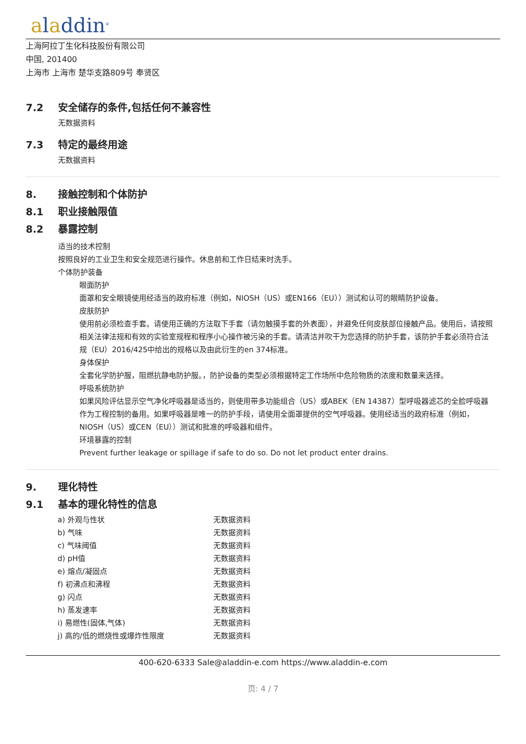aladdin<sup>®</sup>
上海阿拉丁生化科技股份有限公司
中国, 201400
上海市 上海市 楚华支路809号 奉贤区
7.2 安全储存的条件,包括任何不兼容性
无数据资料
7.3 特定的最终用途
无数据资料
8. 接触控制和个体防护
8.1 职业接触限值
8.2 暴露控制
适当的技术控制
按照良好的工业卫生和安全规范进行操作。休息前和工作日结束时洗手。
个体防护装备
眼面防护
面罩和安全眼镜使用经适当的政府标准（例如，NIOSH（US）或EN166（EU））测试和认可的眼睛防护设备。
皮肤防护
使用前必须检查手套。请使用正确的方法取下手套（请勿触摸手套的外表面），并避免任何皮肤部位接触产品。使用后，请按照相关法律法规和有效的实验室规程和程序小心操作被污染的手套。请清洁并吹干为您选择的防护手套，该防护手套必须符合法规（EU）2016/425中给出的规格以及由此衍生的en 374标准。
身体保护
全套化学防护服，阻燃抗静电防护服。，防护设备的类型必须根据特定工作场所中危险物质的浓度和数量来选择。
呼吸系统防护
如果风险评估显示空气净化呼吸器是适当的，则使用带多功能组合（US）或ABEK（EN 14387）型呼吸器滤芯的全脸呼吸器作为工程控制的备用。如果呼吸器是唯一的防护手段，请使用全面罩提供的空气呼吸器。使用经适当的政府标准（例如，NIOSH（US）或CEN（EU））测试和批准的呼吸器和组件。
环境暴露的控制
Prevent further leakage or spillage if safe to do so. Do not let product enter drains.
9. 理化特性
9.1 基本的理化特性的信息
| a) 外观与性状 | 无数据资料 |
| b) 气味 | 无数据资料 |
| c) 气味阈值 | 无数据资料 |
| d) pH值 | 无数据资料 |
| e) 熔点/凝固点 | 无数据资料 |
| f) 初沸点和沸程 | 无数据资料 |
| g) 闪点 | 无数据资料 |
| h) 蒸发速率 | 无数据资料 |
| i) 易燃性(固体,气体) | 无数据资料 |
| j) 高的/低的燃烧性或爆炸性限度 | 无数据资料 |
400-620-6333 Sale@aladdin-e.com https://www.aladdin-e.com
页: 4 / 7